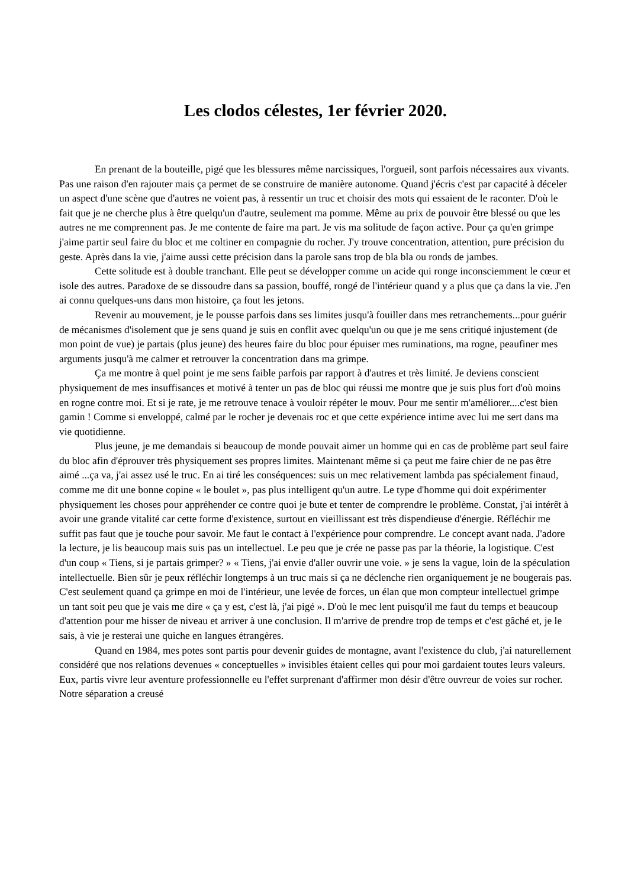Les clodos célestes, 1er février 2020.
En prenant de la bouteille, pigé que les blessures même narcissiques, l'orgueil, sont parfois nécessaires aux vivants. Pas une raison d'en rajouter mais ça permet de se construire de manière autonome. Quand j'écris c'est par capacité à déceler un aspect d'une scène que d'autres ne voient pas, à ressentir un truc et choisir des mots qui essaient de le raconter. D'où le fait que je ne cherche plus à être quelqu'un d'autre, seulement ma pomme. Même au prix de pouvoir être blessé ou que les autres ne me comprennent pas. Je me contente de faire ma part. Je vis ma solitude de façon active. Pour ça qu'en grimpe j'aime partir seul faire du bloc et me coltiner en compagnie du rocher. J'y trouve concentration, attention, pure précision du geste. Après dans la vie, j'aime aussi cette précision dans la parole sans trop de bla bla ou ronds de jambes.
Cette solitude est à double tranchant. Elle peut se développer comme un acide qui ronge inconsciemment le cœur et isole des autres. Paradoxe de se dissoudre dans sa passion, bouffé, rongé de l'intérieur quand y a plus que ça dans la vie. J'en ai connu quelques-uns dans mon histoire, ça fout les jetons.
Revenir au mouvement, je le pousse parfois dans ses limites jusqu'à fouiller dans mes retranchements...pour guérir de mécanismes d'isolement que je sens quand je suis en conflit avec quelqu'un ou que je me sens critiqué injustement (de mon point de vue) je partais (plus jeune) des heures faire du bloc pour épuiser mes ruminations, ma rogne, peaufiner mes arguments jusqu'à me calmer et retrouver la concentration dans ma grimpe.
Ça me montre à quel point je me sens faible parfois par rapport à d'autres et très limité. Je deviens conscient physiquement de mes insuffisances et motivé à tenter un pas de bloc qui réussi me montre que je suis plus fort d'où moins en rogne contre moi. Et si je rate, je me retrouve tenace à vouloir répéter le mouv. Pour me sentir m'améliorer....c'est bien gamin ! Comme si enveloppé, calmé par le rocher je devenais roc et que cette expérience intime avec lui me sert dans ma vie quotidienne.
Plus jeune, je me demandais si beaucoup de monde pouvait aimer un homme qui en cas de problème part seul faire du bloc afin d'éprouver très physiquement ses propres limites. Maintenant même si ça peut me faire chier de ne pas être aimé ...ça va, j'ai assez usé le truc. En ai tiré les conséquences: suis un mec relativement lambda pas spécialement finaud, comme me dit une bonne copine « le boulet », pas plus intelligent qu'un autre. Le type d'homme qui doit expérimenter physiquement les choses pour appréhender ce contre quoi je bute et tenter de comprendre le problème. Constat, j'ai intérêt à avoir une grande vitalité car cette forme d'existence, surtout en vieillissant est très dispendieuse d'énergie. Réfléchir me suffit pas faut que je touche pour savoir. Me faut le contact à l'expérience pour comprendre. Le concept avant nada. J'adore la lecture, je lis beaucoup mais suis pas un intellectuel. Le peu que je crée ne passe pas par la théorie, la logistique. C'est d'un coup « Tiens, si je partais grimper? » « Tiens, j'ai envie d'aller ouvrir une voie. » je sens la vague, loin de la spéculation intellectuelle. Bien sûr je peux réfléchir longtemps à un truc mais si ça ne déclenche rien organiquement je ne bougerais pas. C'est seulement quand ça grimpe en moi de l'intérieur, une levée de forces, un élan que mon compteur intellectuel grimpe un tant soit peu que je vais me dire « ça y est, c'est là, j'ai pigé ». D'où le mec lent puisqu'il me faut du temps et beaucoup d'attention pour me hisser de niveau et arriver à une conclusion. Il m'arrive de prendre trop de temps et c'est gâché et, je le sais, à vie je resterai une quiche en langues étrangères.
Quand en 1984, mes potes sont partis pour devenir guides de montagne, avant l'existence du club, j'ai naturellement considéré que nos relations devenues « conceptuelles » invisibles étaient celles qui pour moi gardaient toutes leurs valeurs. Eux, partis vivre leur aventure professionnelle eu l'effet surprenant d'affirmer mon désir d'être ouvreur de voies sur rocher. Notre séparation a creusé